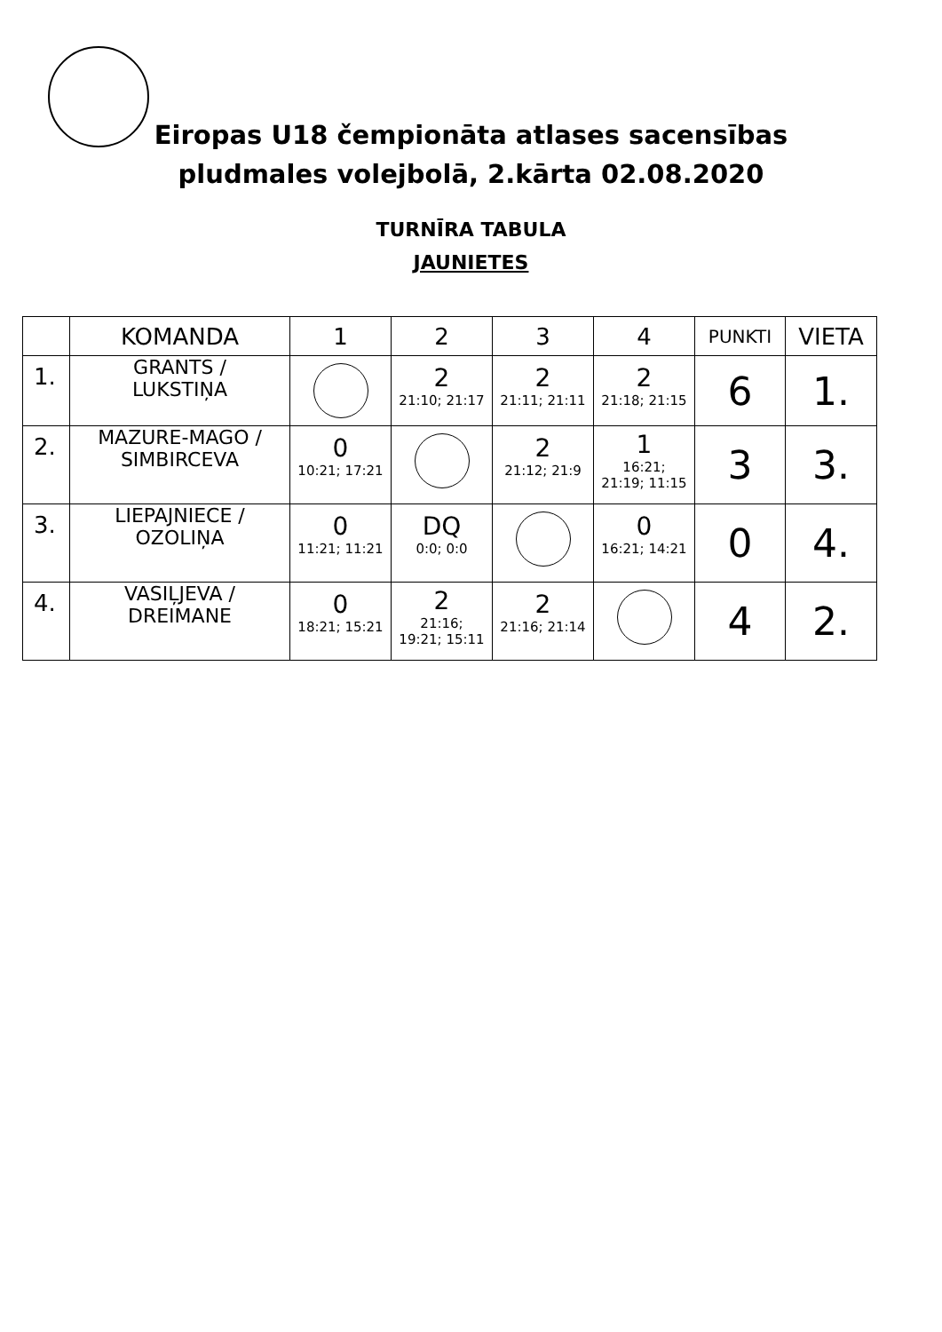Eiropas U18 čempionāta atlases sacensības
pludmales volejbolā, 2.kārta 02.08.2020
TURNĪRA TABULA
JAUNIETES
| | KOMANDA | 1 | 2 | 3 | 4 | PUNKTI | VIETA |
| --- | --- | --- | --- | --- | --- | --- | --- |
| 1. | GRANTS / LUKSTIŅA | | 2 21:10; 21:17 | 2 21:11; 21:11 | 2 21:18; 21:15 | 6 | 1. |
| 2. | MAZURE-MAGO / SIMBIRCEVA | 0 10:21; 17:21 | | 2 21:12; 21:9 | 1 16:21; 21:19; 11:15 | 3 | 3. |
| 3. | LIEPAJNIECE / OZOLIŅA | 0 11:21; 11:21 | DQ 0:0; 0:0 | | 0 16:21; 14:21 | 0 | 4. |
| 4. | VASIĻJEVA / DREIMANE | 0 18:21; 15:21 | 2 21:16; 19:21; 15:11 | 2 21:16; 21:14 | | 4 | 2. |